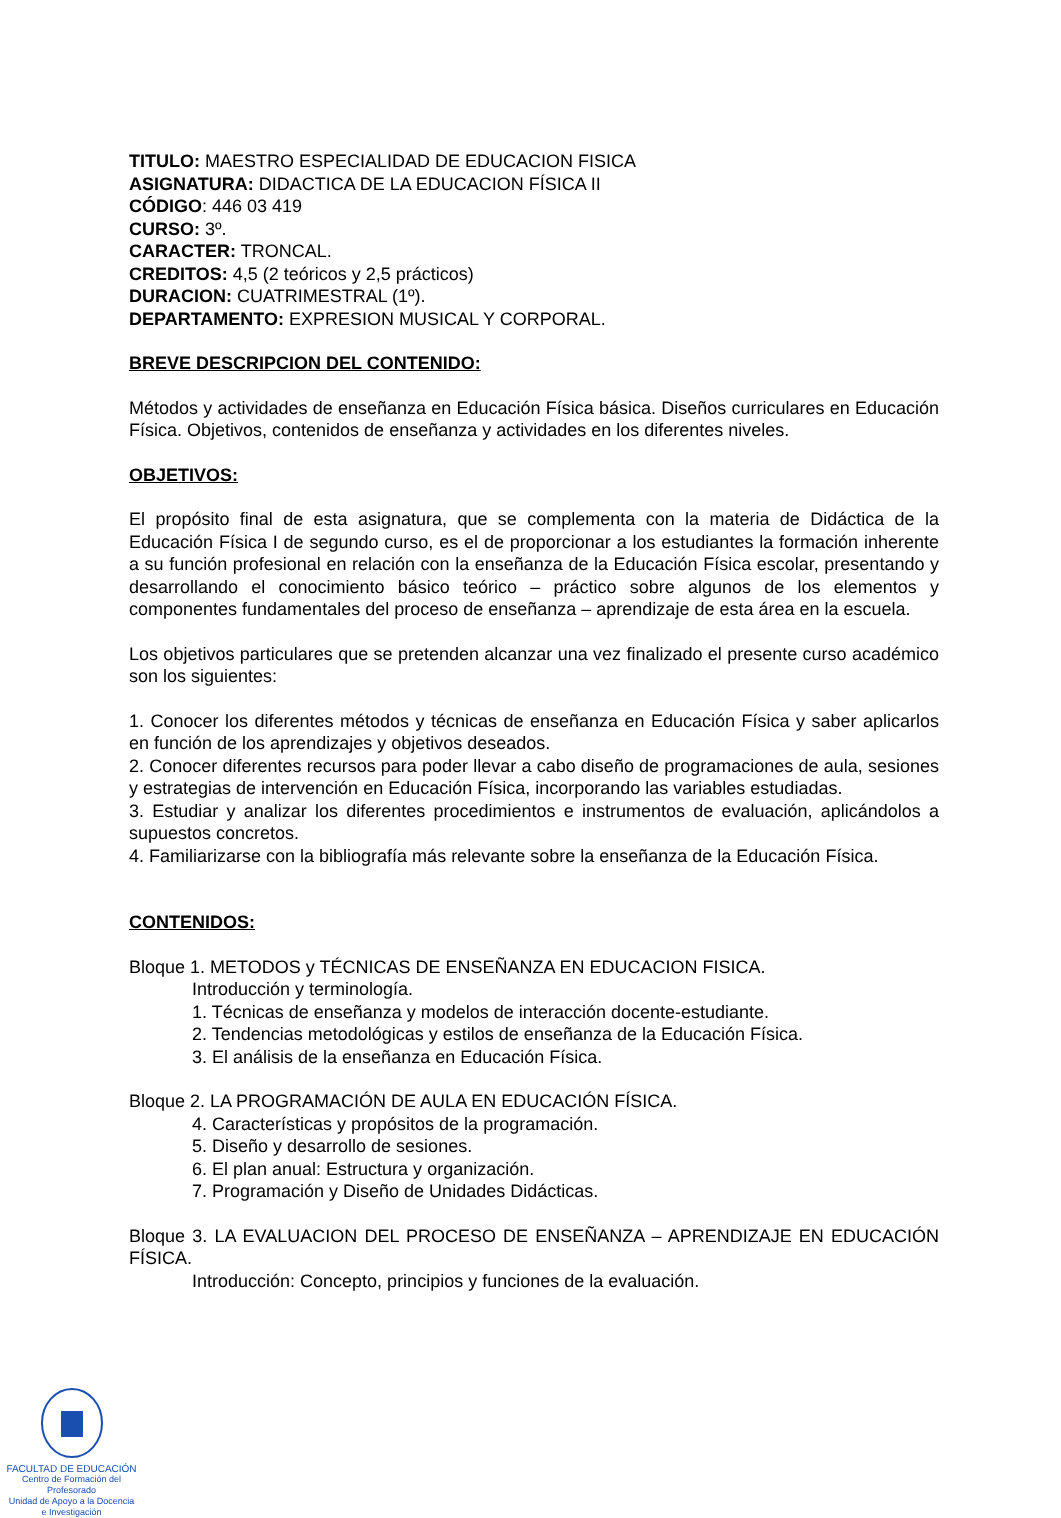TITULO: MAESTRO ESPECIALIDAD DE EDUCACION FISICA
ASIGNATURA: DIDACTICA DE LA EDUCACION FÍSICA II
CÓDIGO: 446 03 419
CURSO: 3º.
CARACTER: TRONCAL.
CREDITOS: 4,5 (2 teóricos y 2,5 prácticos)
DURACION: CUATRIMESTRAL (1º).
DEPARTAMENTO: EXPRESION MUSICAL Y CORPORAL.
BREVE DESCRIPCION DEL CONTENIDO:
Métodos y actividades de enseñanza en Educación Física básica. Diseños curriculares en Educación Física. Objetivos, contenidos de enseñanza y actividades en los diferentes niveles.
OBJETIVOS:
El propósito final de esta asignatura, que se complementa con la materia de Didáctica de la Educación Física I de segundo curso, es el de proporcionar a los estudiantes la formación inherente a su función profesional en relación con la enseñanza de la Educación Física escolar, presentando y desarrollando el conocimiento básico teórico – práctico sobre algunos de los elementos y componentes fundamentales del proceso de enseñanza – aprendizaje de esta área en la escuela.
Los objetivos particulares que se pretenden alcanzar una vez finalizado el presente curso académico son los siguientes:
1. Conocer los diferentes métodos y técnicas de enseñanza en Educación Física y saber aplicarlos en función de los aprendizajes y objetivos deseados.
2. Conocer diferentes recursos para poder llevar a cabo diseño de programaciones de aula, sesiones y estrategias de intervención en Educación Física, incorporando las variables estudiadas.
3. Estudiar y analizar los diferentes procedimientos e instrumentos de evaluación, aplicándolos a supuestos concretos.
4. Familiarizarse con la bibliografía más relevante sobre la enseñanza de la Educación Física.
CONTENIDOS:
Bloque 1. METODOS y TÉCNICAS DE ENSEÑANZA EN EDUCACION FISICA.
Introducción y terminología.
1. Técnicas de enseñanza y modelos de interacción docente-estudiante.
2. Tendencias metodológicas y estilos de enseñanza de la Educación Física.
3. El análisis de la enseñanza en Educación Física.
Bloque 2. LA PROGRAMACIÓN DE AULA EN EDUCACIÓN FÍSICA.
4. Características y propósitos de la programación.
5. Diseño y desarrollo de sesiones.
6. El plan anual: Estructura y organización.
7. Programación y Diseño de Unidades Didácticas.
Bloque 3. LA EVALUACION DEL PROCESO DE ENSEÑANZA – APRENDIZAJE EN EDUCACIÓN FÍSICA.
Introducción: Concepto, principios y funciones de la evaluación.
FACULTAD DE EDUCACIÓN
Centro de Formación del Profesorado
Unidad de Apoyo a la Docencia
e Investigación